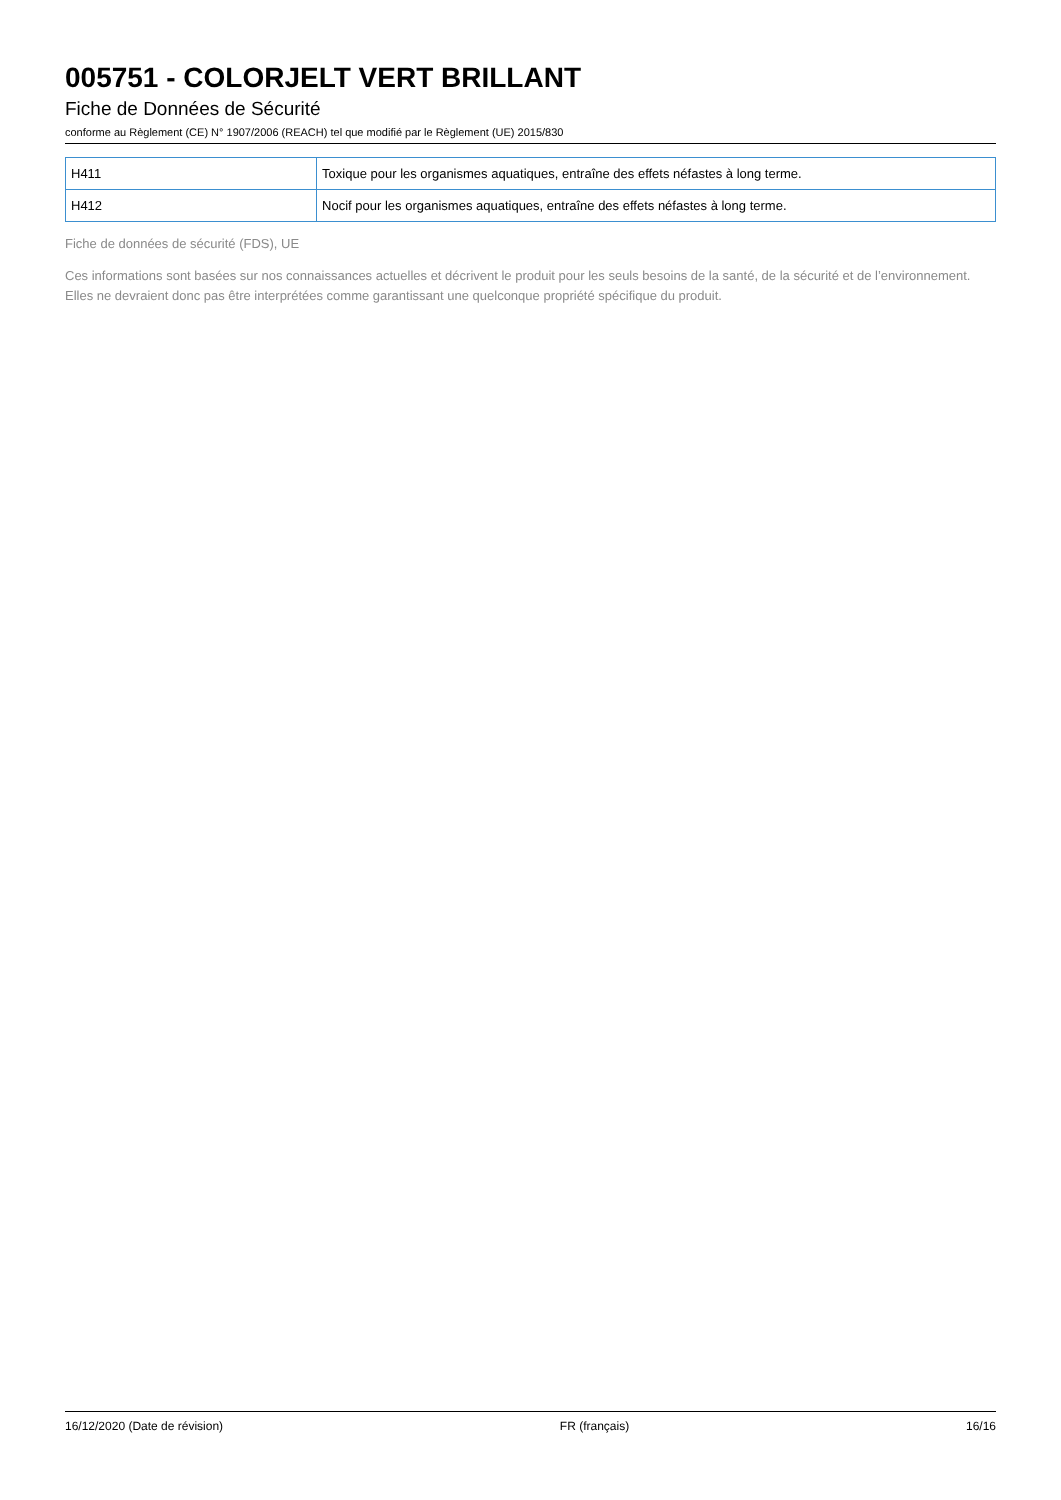005751 - COLORJELT VERT BRILLANT
Fiche de Données de Sécurité
conforme au Règlement (CE) N° 1907/2006 (REACH) tel que modifié par le Règlement (UE) 2015/830
| H411 | Toxique pour les organismes aquatiques, entraîne des effets néfastes à long terme. |
| H412 | Nocif pour les organismes aquatiques, entraîne des effets néfastes à long terme. |
Fiche de données de sécurité (FDS), UE
Ces informations sont basées sur nos connaissances actuelles et décrivent le produit pour les seuls besoins de la santé, de la sécurité et de l’environnement. Elles ne devraient donc pas être interprétées comme garantissant une quelconque propriété spécifique du produit.
16/12/2020 (Date de révision) FR (français) 16/16